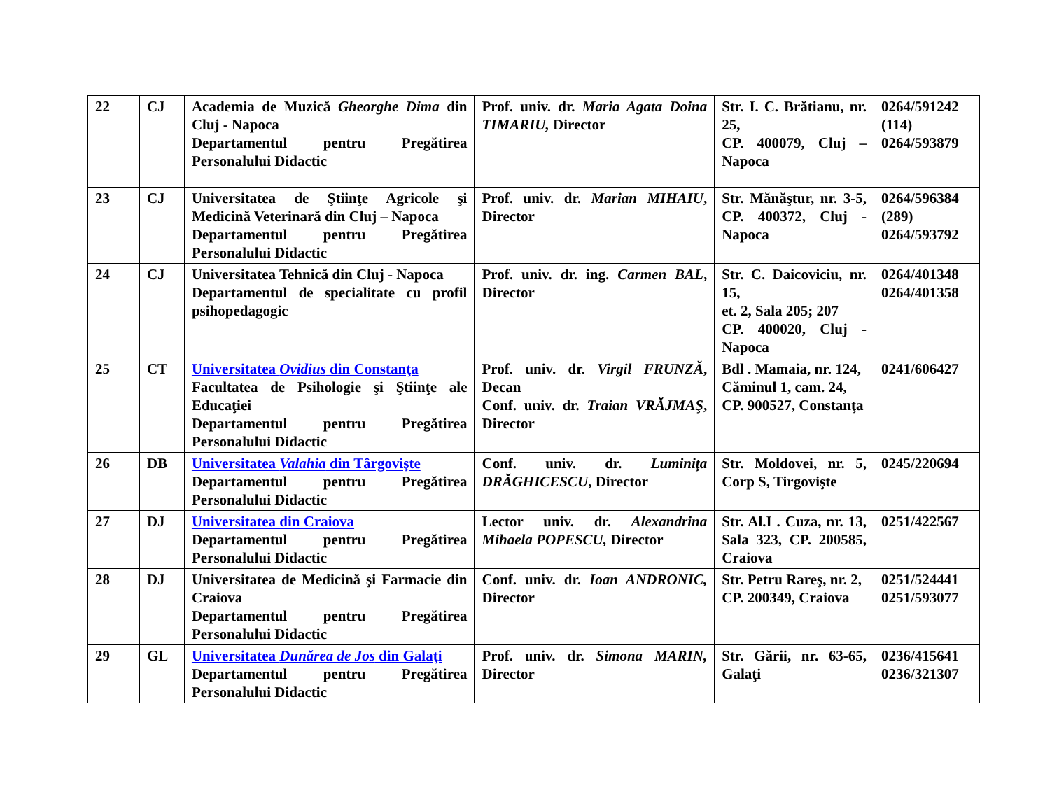| 22 | CJ | Academia de Muzică Gheorghe Dima din Cluj - Napoca Departamentul pentru Pregătirea Personalului Didactic | Prof. univ. dr. Maria Agata Doina TIMARIU, Director | Str. I. C. Brătianu, nr. 25, CP. 400079, Cluj – Napoca | 0264/591242 (114) 0264/593879 |
| 23 | CJ | Universitatea de Ştiinţe Agricole şi Medicină Veterinară din Cluj – Napoca Departamentul pentru Pregătirea Personalului Didactic | Prof. univ. dr. Marian MIHAIU , Director | Str. Mănăştur, nr. 3-5, CP. 400372, Cluj - Napoca | 0264/596384 (289) 0264/593792 |
| 24 | CJ | Universitatea Tehnică din Cluj - Napoca Departamentul de specialitate cu profil psihopedagogic | Prof. univ. dr. ing. Carmen BAL , Director | Str. C. Daicoviciu, nr. 15, et. 2, Sala 205; 207 CP. 400020, Cluj - Napoca | 0264/401348 0264/401358 |
| 25 | CT | Universitatea Ovidius din Constanţa Facultatea de Psihologie şi Ştiinţe ale Educaţiei Departamentul pentru Pregătirea Personalului Didactic | Prof. univ. dr. Virgil FRUNZĂ , Decan Conf. univ. dr. Traian VRĂJMAŞ , Director | Bdl . Mamaia, nr. 124, Căminul 1, cam. 24, CP. 900527, Constanţa | 0241/606427 |
| 26 | DB | Universitatea Valahia din Târgovişte Departamentul pentru Pregătirea Personalului Didactic | Conf. univ. dr. Luminiţa DRĂGHICESCU , Director | Str. Moldovei, nr. 5, Corp S, Tirgovişte | 0245/220694 |
| 27 | DJ | Universitatea din Craiova Departamentul pentru Pregătirea Personalului Didactic | Lector univ. dr. Alexandrina Mihaela POPESCU, Director | Str. Al.I . Cuza, nr. 13, Sala 323, CP. 200585, Craiova | 0251/422567 |
| 28 | DJ | Universitatea de Medicină şi Farmacie din Craiova Departamentul pentru Pregătirea Personalului Didactic | Conf. univ. dr. Ioan ANDRONIC, Director | Str. Petru Rareş, nr. 2, CP. 200349, Craiova | 0251/524441 0251/593077 |
| 29 | GL | Universitatea Dunărea de Jos din Galaţi Departamentul pentru Pregătirea Personalului Didactic | Prof. univ. dr. Simona MARIN, Director | Str. Gării, nr. 63-65, Galaţi | 0236/415641 0236/321307 |